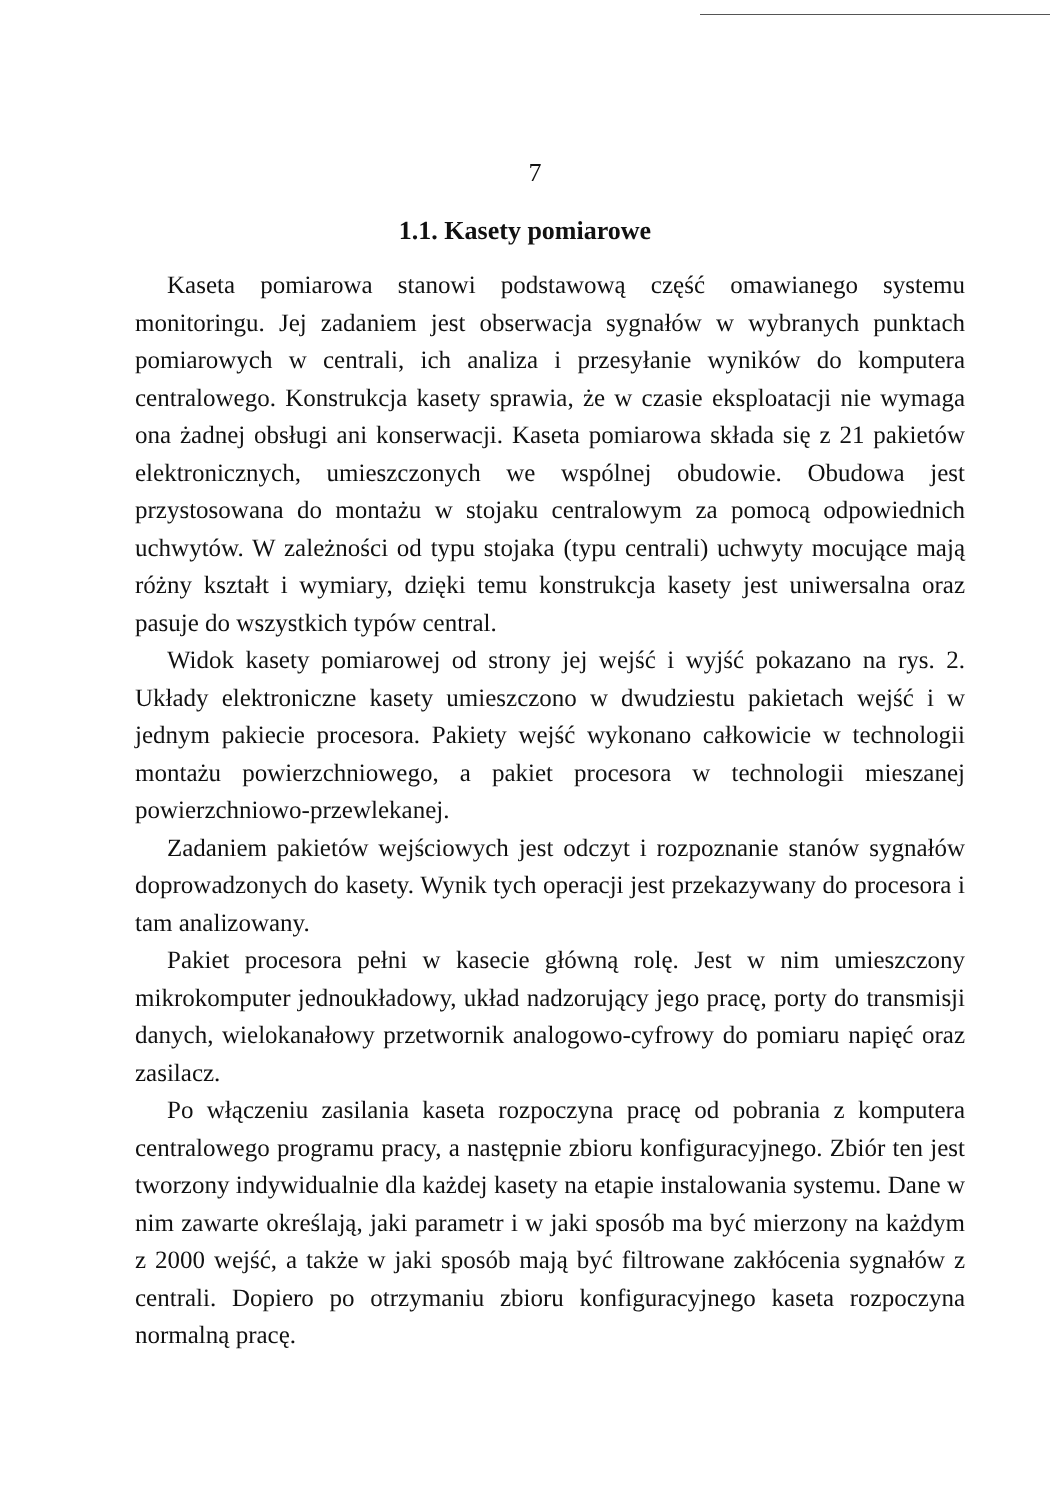7
1.1. Kasety pomiarowe
Kaseta pomiarowa stanowi podstawową część omawianego systemu monitoringu. Jej zadaniem jest obserwacja sygnałów w wybranych punktach pomiarowych w centrali, ich analiza i przesyłanie wyników do komputera centralowego. Konstrukcja kasety sprawia, że w czasie eksploatacji nie wymaga ona żadnej obsługi ani konserwacji. Kaseta pomiarowa składa się z 21 pakietów elektronicznych, umieszczonych we wspólnej obudowie. Obudowa jest przystosowana do montażu w stojaku centralowym za pomocą odpowiednich uchwytów. W zależności od typu stojaka (typu centrali) uchwyty mocujące mają różny kształt i wymiary, dzięki temu konstrukcja kasety jest uniwersalna oraz pasuje do wszystkich typów central.
Widok kasety pomiarowej od strony jej wejść i wyjść pokazano na rys. 2. Układy elektroniczne kasety umieszczono w dwudziestu pakietach wejść i w jednym pakiecie procesora. Pakiety wejść wykonano całkowicie w technologii montażu powierzchniowego, a pakiet procesora w technologii mieszanej powierzchniowo-przewlekanej.
Zadaniem pakietów wejściowych jest odczyt i rozpoznanie stanów sygnałów doprowadzonych do kasety. Wynik tych operacji jest przekazywany do procesora i tam analizowany.
Pakiet procesora pełni w kasecie główną rolę. Jest w nim umieszczony mikrokomputer jednoukładowy, układ nadzorujący jego pracę, porty do transmisji danych, wielokanałowy przetwornik analogowo-cyfrowy do pomiaru napięć oraz zasilacz.
Po włączeniu zasilania kaseta rozpoczyna pracę od pobrania z komputera centralowego programu pracy, a następnie zbioru konfiguracyjnego. Zbiór ten jest tworzony indywidualnie dla każdej kasety na etapie instalowania systemu. Dane w nim zawarte określają, jaki parametr i w jaki sposób ma być mierzony na każdym z 2000 wejść, a także w jaki sposób mają być filtrowane zakłócenia sygnałów z centrali. Dopiero po otrzymaniu zbioru konfiguracyjnego kaseta rozpoczyna normalną pracę.